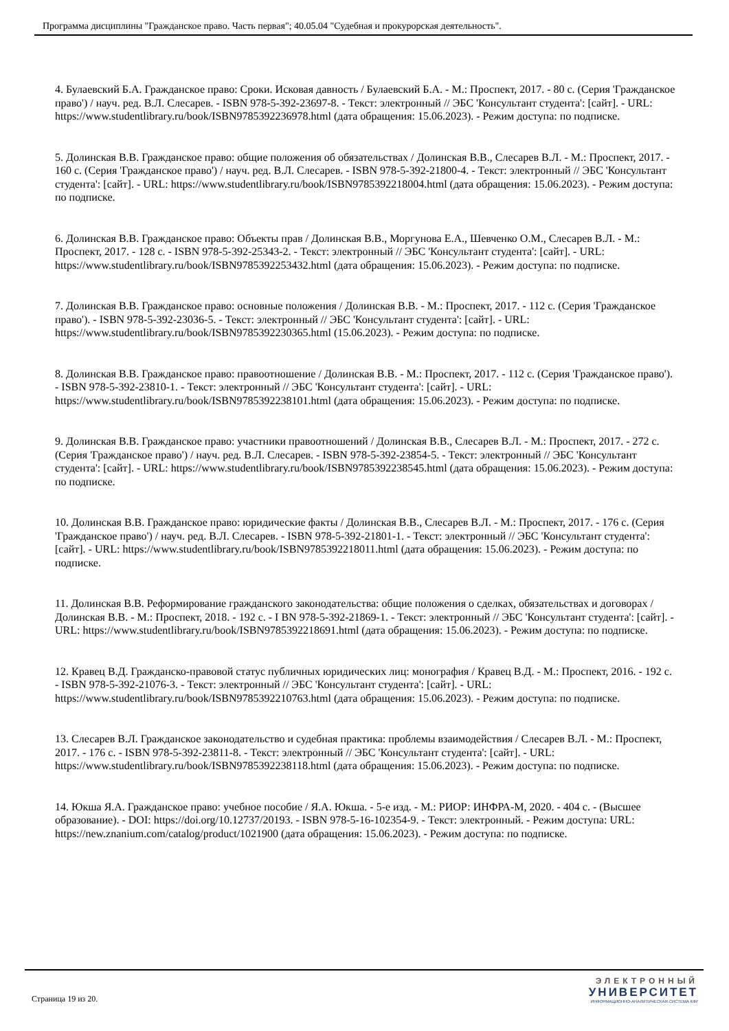Программа дисциплины "Гражданское право. Часть первая"; 40.05.04 "Судебная и прокурорская деятельность".
4. Булаевский Б.А. Гражданское право: Сроки. Исковая давность / Булаевский Б.А. - М.: Проспект, 2017. - 80 с. (Серия 'Гражданское право') / науч. ред. В.Л. Слесарев. - ISBN 978-5-392-23697-8. - Текст: электронный // ЭБС 'Консультант студента': [сайт]. - URL: https://www.studentlibrary.ru/book/ISBN9785392236978.html (дата обращения: 15.06.2023). - Режим доступа: по подписке.
5. Долинская В.В. Гражданское право: общие положения об обязательствах / Долинская В.В., Слесарев В.Л. - М.: Проспект, 2017. - 160 с. (Серия 'Гражданское право') / науч. ред. В.Л. Слесарев. - ISBN 978-5-392-21800-4. - Текст: электронный // ЭБС 'Консультант студента': [сайт]. - URL: https://www.studentlibrary.ru/book/ISBN9785392218004.html (дата обращения: 15.06.2023). - Режим доступа: по подписке.
6. Долинская В.В. Гражданское право: Объекты прав / Долинская В.В., Моргунова Е.А., Шевченко О.М., Слесарев В.Л. - М.: Проспект, 2017. - 128 с. - ISBN 978-5-392-25343-2. - Текст: электронный // ЭБС 'Консультант студента': [сайт]. - URL: https://www.studentlibrary.ru/book/ISBN9785392253432.html (дата обращения: 15.06.2023). - Режим доступа: по подписке.
7. Долинская В.В. Гражданское право: основные положения / Долинская В.В. - М.: Проспект, 2017. - 112 с. (Серия 'Гражданское право'). - ISBN 978-5-392-23036-5. - Текст: электронный // ЭБС 'Консультант студента': [сайт]. - URL: https://www.studentlibrary.ru/book/ISBN9785392230365.html (15.06.2023). - Режим доступа: по подписке.
8. Долинская В.В. Гражданское право: правоотношение / Долинская В.В. - М.: Проспект, 2017. - 112 с. (Серия 'Гражданское право'). - ISBN 978-5-392-23810-1. - Текст: электронный // ЭБС 'Консультант студента': [сайт]. - URL: https://www.studentlibrary.ru/book/ISBN9785392238101.html (дата обращения: 15.06.2023). - Режим доступа: по подписке.
9. Долинская В.В. Гражданское право: участники правоотношений / Долинская В.В., Слесарев В.Л. - М.: Проспект, 2017. - 272 с. (Серия 'Гражданское право') / науч. ред. В.Л. Слесарев. - ISBN 978-5-392-23854-5. - Текст: электронный // ЭБС 'Консультант студента': [сайт]. - URL: https://www.studentlibrary.ru/book/ISBN9785392238545.html (дата обращения: 15.06.2023). - Режим доступа: по подписке.
10. Долинская В.В. Гражданское право: юридические факты / Долинская В.В., Слесарев В.Л. - М.: Проспект, 2017. - 176 с. (Серия 'Гражданское право') / науч. ред. В.Л. Слесарев. - ISBN 978-5-392-21801-1. - Текст: электронный // ЭБС 'Консультант студента': [сайт]. - URL: https://www.studentlibrary.ru/book/ISBN9785392218011.html (дата обращения: 15.06.2023). - Режим доступа: по подписке.
11. Долинская В.В. Реформирование гражданского законодательства: общие положения о сделках, обязательствах и договорах / Долинская В.В. - М.: Проспект, 2018. - 192 с. - I BN 978-5-392-21869-1. - Текст: электронный // ЭБС 'Консультант студента': [сайт]. - URL: https://www.studentlibrary.ru/book/ISBN9785392218691.html (дата обращения: 15.06.2023). - Режим доступа: по подписке.
12. Кравец В.Д. Гражданско-правовой статус публичных юридических лиц: монография / Кравец В.Д. - М.: Проспект, 2016. - 192 с. - ISBN 978-5-392-21076-3. - Текст: электронный // ЭБС 'Консультант студента': [сайт]. - URL: https://www.studentlibrary.ru/book/ISBN9785392210763.html (дата обращения: 15.06.2023). - Режим доступа: по подписке.
13. Слесарев В.Л. Гражданское законодательство и судебная практика: проблемы взаимодействия / Слесарев В.Л. - М.: Проспект, 2017. - 176 с. - ISBN 978-5-392-23811-8. - Текст: электронный // ЭБС 'Консультант студента': [сайт]. - URL: https://www.studentlibrary.ru/book/ISBN9785392238118.html (дата обращения: 15.06.2023). - Режим доступа: по подписке.
14. Юкша Я.А. Гражданское право: учебное пособие / Я.А. Юкша. - 5-е изд. - М.: РИОР: ИНФРА-М, 2020. - 404 с. - (Высшее образование). - DOI: https://doi.org/10.12737/20193. - ISBN 978-5-16-102354-9. - Текст: электронный. - Режим доступа: URL: https://new.znanium.com/catalog/product/1021900 (дата обращения: 15.06.2023). - Режим доступа: по подписке.
Страница 19 из 20.
ЭЛЕКТРОННЫЙ
УНИВЕРСИТЕТ
ИНФОРМАЦИОННО-АНАЛИТИЧЕСКАЯ СИСТЕМА КФУ